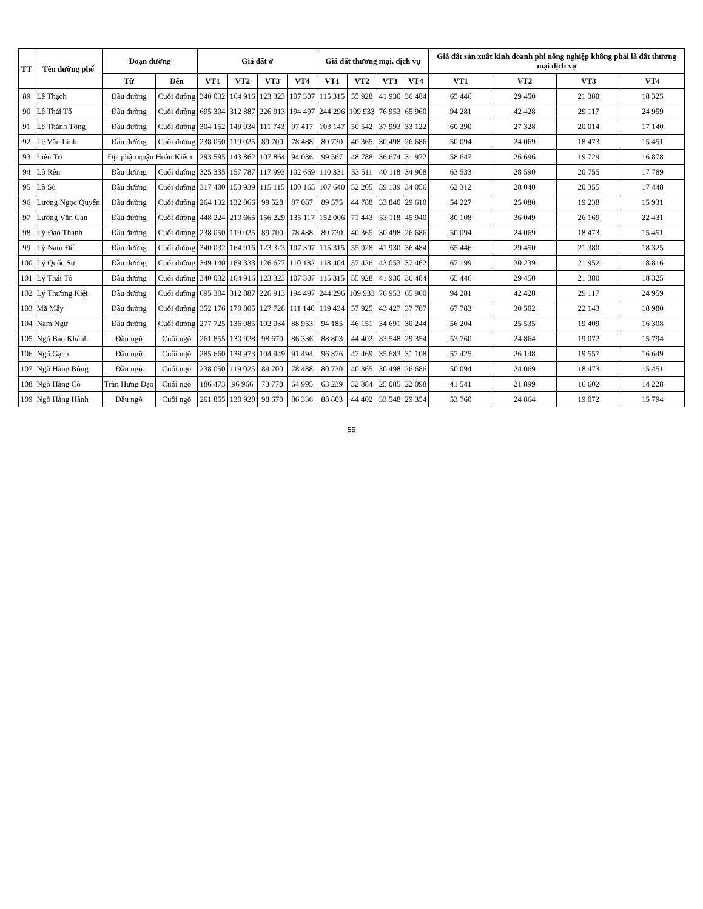| TT | Tên đường phố | Đoạn đường | | Giá đất ở | | | | Giá đất thương mại, dịch vụ | | | | Giá đất sản xuất kinh doanh phi nông nghiệp không phải là đất thương mại dịch vụ | | | |
| --- | --- | --- | --- | --- | --- | --- | --- | --- | --- | --- | --- | --- | --- | --- | --- |
| | | Từ | Đến | VT1 | VT2 | VT3 | VT4 | VT1 | VT2 | VT3 | VT4 | VT1 | VT2 | VT3 | VT4 |
| 89 | Lê Thạch | Đầu đường | Cuối đường | 340 032 | 164 916 | 123 323 | 107 307 | 115 315 | 55 928 | 41 930 | 36 484 | 65 446 | 29 450 | 21 380 | 18 325 |
| 90 | Lê Thái Tổ | Đầu đường | Cuối đường | 695 304 | 312 887 | 226 913 | 194 497 | 244 296 | 109 933 | 76 953 | 65 960 | 94 281 | 42 428 | 29 117 | 24 959 |
| 91 | Lê Thánh Tông | Đầu đường | Cuối đường | 304 152 | 149 034 | 111 743 | 97 417 | 103 147 | 50 542 | 37 993 | 33 122 | 60 390 | 27 328 | 20 014 | 17 140 |
| 92 | Lê Văn Linh | Đầu đường | Cuối đường | 238 050 | 119 025 | 89 700 | 78 488 | 80 730 | 40 365 | 30 498 | 26 686 | 50 094 | 24 069 | 18 473 | 15 451 |
| 93 | Liên Trì | Địa phận quận Hoàn Kiếm | | 293 595 | 143 862 | 107 864 | 94 036 | 99 567 | 48 788 | 36 674 | 31 972 | 58 647 | 26 696 | 19 729 | 16 878 |
| 94 | Lò Rèn | Đầu đường | Cuối đường | 325 335 | 157 787 | 117 993 | 102 669 | 110 331 | 53 511 | 40 118 | 34 908 | 63 533 | 28 590 | 20 755 | 17 789 |
| 95 | Lò Sũ | Đầu đường | Cuối đường | 317 400 | 153 939 | 115 115 | 100 165 | 107 640 | 52 205 | 39 139 | 34 056 | 62 312 | 28 040 | 20 355 | 17 448 |
| 96 | Lương Ngọc Quyến | Đầu đường | Cuối đường | 264 132 | 132 066 | 99 528 | 87 087 | 89 575 | 44 788 | 33 840 | 29 610 | 54 227 | 25 080 | 19 238 | 15 931 |
| 97 | Lương Văn Can | Đầu đường | Cuối đường | 448 224 | 210 665 | 156 229 | 135 117 | 152 006 | 71 443 | 53 118 | 45 940 | 80 108 | 36 049 | 26 169 | 22 431 |
| 98 | Lý Đạo Thành | Đầu đường | Cuối đường | 238 050 | 119 025 | 89 700 | 78 488 | 80 730 | 40 365 | 30 498 | 26 686 | 50 094 | 24 069 | 18 473 | 15 451 |
| 99 | Lý Nam Đế | Đầu đường | Cuối đường | 340 032 | 164 916 | 123 323 | 107 307 | 115 315 | 55 928 | 41 930 | 36 484 | 65 446 | 29 450 | 21 380 | 18 325 |
| 100 | Lý Quốc Sư | Đầu đường | Cuối đường | 349 140 | 169 333 | 126 627 | 110 182 | 118 404 | 57 426 | 43 053 | 37 462 | 67 199 | 30 239 | 21 952 | 18 816 |
| 101 | Lý Thái Tổ | Đầu đường | Cuối đường | 340 032 | 164 916 | 123 323 | 107 307 | 115 315 | 55 928 | 41 930 | 36 484 | 65 446 | 29 450 | 21 380 | 18 325 |
| 102 | Lý Thường Kiệt | Đầu đường | Cuối đường | 695 304 | 312 887 | 226 913 | 194 497 | 244 296 | 109 933 | 76 953 | 65 960 | 94 281 | 42 428 | 29 117 | 24 959 |
| 103 | Mã Mây | Đầu đường | Cuối đường | 352 176 | 170 805 | 127 728 | 111 140 | 119 434 | 57 925 | 43 427 | 37 787 | 67 783 | 30 502 | 22 143 | 18 980 |
| 104 | Nam Ngư | Đầu đường | Cuối đường | 277 725 | 136 085 | 102 034 | 88 953 | 94 185 | 46 151 | 34 691 | 30 244 | 56 204 | 25 535 | 19 409 | 16 308 |
| 105 | Ngõ Bảo Khánh | Đầu ngõ | Cuối ngõ | 261 855 | 130 928 | 98 670 | 86 336 | 88 803 | 44 402 | 33 548 | 29 354 | 53 760 | 24 864 | 19 072 | 15 794 |
| 106 | Ngõ Gạch | Đầu ngõ | Cuối ngõ | 285 660 | 139 973 | 104 949 | 91 494 | 96 876 | 47 469 | 35 683 | 31 108 | 57 425 | 26 148 | 19 557 | 16 649 |
| 107 | Ngõ Hàng Bông | Đầu ngõ | Cuối ngõ | 238 050 | 119 025 | 89 700 | 78 488 | 80 730 | 40 365 | 30 498 | 26 686 | 50 094 | 24 069 | 18 473 | 15 451 |
| 108 | Ngõ Hàng Cỏ | Trần Hưng Đạo | Cuối ngõ | 186 473 | 96 966 | 73 778 | 64 995 | 63 239 | 32 884 | 25 085 | 22 098 | 41 541 | 21 899 | 16 602 | 14 228 |
| 109 | Ngõ Hàng Hành | Đầu ngõ | Cuối ngõ | 261 855 | 130 928 | 98 670 | 86 336 | 88 803 | 44 402 | 33 548 | 29 354 | 53 760 | 24 864 | 19 072 | 15 794 |
55